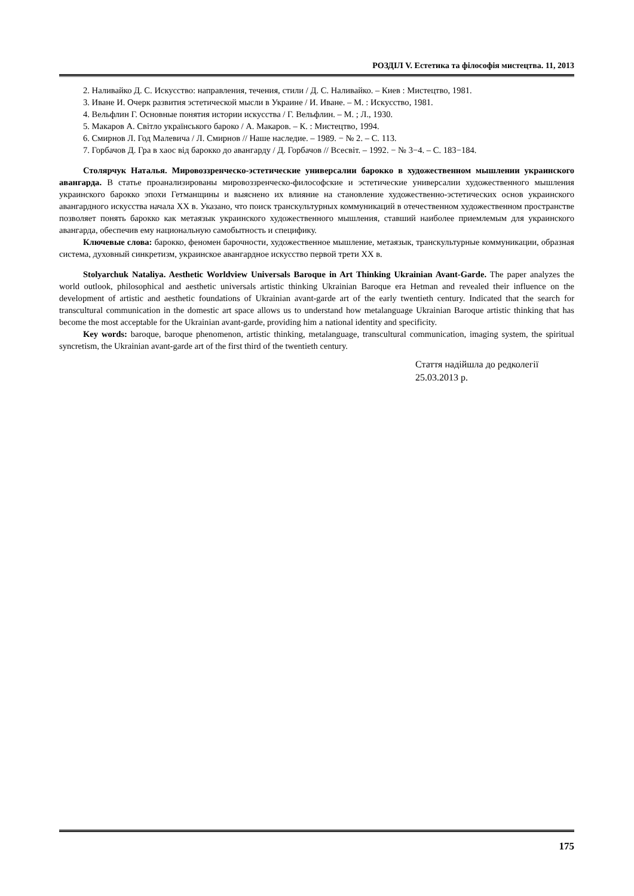РОЗДІЛ V. Естетика та філософія мистецтва. 11, 2013
2. Наливайко Д. С. Искусство: направления, течения, стили / Д. С. Наливайко. – Киев : Мистецтво, 1981.
3. Иване И. Очерк развития эстетической мысли в Украине / И. Иване. – М. : Искусство, 1981.
4. Вельфлин Г. Основные понятия истории искусства / Г. Вельфлин. – М. ; Л., 1930.
5. Макаров А. Світло українського бароко / А. Макаров. – К. : Мистецтво, 1994.
6. Смирнов Л. Год Малевича / Л. Смирнов // Наше наследие. – 1989. − № 2. – С. 113.
7. Горбачов Д. Гра в хаос від барокко до авангарду / Д. Горбачов // Всесвіт. – 1992. − № 3−4. – С. 183−184.
Столярчук Наталья. Мировоззренческо-эстетические универсалии барокко в художественном мышлении украинского авангарда. В статье проанализированы мировоззренческо-философские и эстетические универсалии художественного мышления украинского барокко эпохи Гетманщины и выяснено их влияние на становление художественно-эстетических основ украинского авангардного искусства начала ХХ в. Указано, что поиск транскультурных коммуникаций в отечественном художественном пространстве позволяет понять барокко как метаязык украинского художественного мышления, ставший наиболее приемлемым для украинского авангарда, обеспечив ему национальную самобытность и специфику.
Ключевые слова: барокко, феномен барочности, художественное мышление, метаязык, транскультурные коммуникации, образная система, духовный синкретизм, украинское авангардное искусство первой трети ХХ в.
Stolyarchuk Nataliya. Aesthetic Worldview Universals Baroque in Art Thinking Ukrainian Avant-Garde. The paper analyzes the world outlook, philosophical and aesthetic universals artistic thinking Ukrainian Baroque era Hetman and revealed their influence on the development of artistic and aesthetic foundations of Ukrainian avant-garde art of the early twentieth century. Indicated that the search for transcultural communication in the domestic art space allows us to understand how metalanguage Ukrainian Baroque artistic thinking that has become the most acceptable for the Ukrainian avant-garde, providing him a national identity and specificity.
Key words: baroque, baroque phenomenon, artistic thinking, metalanguage, transcultural communication, imaging system, the spiritual syncretism, the Ukrainian avant-garde art of the first third of the twentieth century.
Стаття надійшла до редколегії
25.03.2013 р.
175